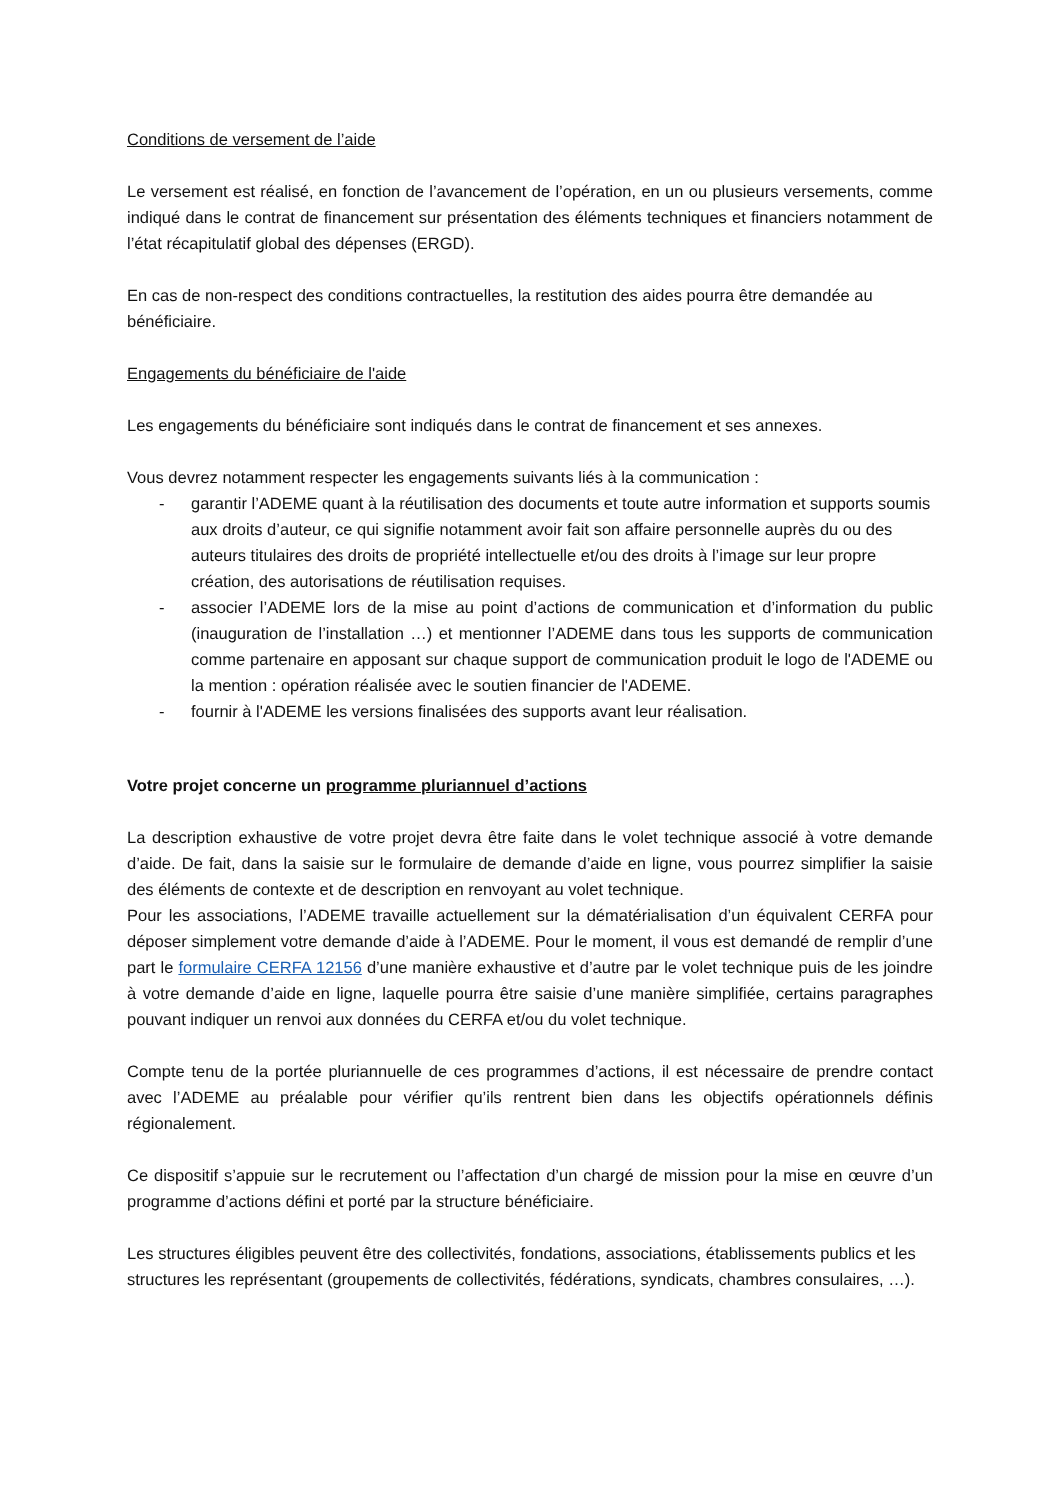Conditions de versement de l’aide
Le versement est réalisé, en fonction de l’avancement de l’opération, en un ou plusieurs versements, comme indiqué dans le contrat de financement sur présentation des éléments techniques et financiers notamment de l’état récapitulatif global des dépenses (ERGD).
En cas de non-respect des conditions contractuelles, la restitution des aides pourra être demandée au bénéficiaire.
Engagements du bénéficiaire de l'aide
Les engagements du bénéficiaire sont indiqués dans le contrat de financement et ses annexes.
Vous devrez notamment respecter les engagements suivants liés à la communication :
- garantir l’ADEME quant à la réutilisation des documents et toute autre information et supports soumis aux droits d’auteur, ce qui signifie notamment avoir fait son affaire personnelle auprès du ou des auteurs titulaires des droits de propriété intellectuelle et/ou des droits à l’image sur leur propre création, des autorisations de réutilisation requises.
- associer l’ADEME lors de la mise au point d’actions de communication et d’information du public (inauguration de l’installation …) et mentionner l’ADEME dans tous les supports de communication comme partenaire en apposant sur chaque support de communication produit le logo de l'ADEME ou la mention : opération réalisée avec le soutien financier de l'ADEME.
- fournir à l'ADEME les versions finalisées des supports avant leur réalisation.
Votre projet concerne un programme pluriannuel d’actions
La description exhaustive de votre projet devra être faite dans le volet technique associé à votre demande d’aide. De fait, dans la saisie sur le formulaire de demande d’aide en ligne, vous pourrez simplifier la saisie des éléments de contexte et de description en renvoyant au volet technique.
Pour les associations, l’ADEME travaille actuellement sur la dématérialisation d’un équivalent CERFA pour déposer simplement votre demande d’aide à l’ADEME. Pour le moment, il vous est demandé de remplir d’une part le formulaire CERFA 12156 d’une manière exhaustive et d’autre par le volet technique puis de les joindre à votre demande d’aide en ligne, laquelle pourra être saisie d’une manière simplifiée, certains paragraphes pouvant indiquer un renvoi aux données du CERFA et/ou du volet technique.
Compte tenu de la portée pluriannuelle de ces programmes d’actions, il est nécessaire de prendre contact avec l’ADEME au préalable pour vérifier qu’ils rentrent bien dans les objectifs opérationnels définis régionalement.
Ce dispositif s’appuie sur le recrutement ou l’affectation d’un chargé de mission pour la mise en œuvre d’un programme d’actions défini et porté par la structure bénéficiaire.
Les structures éligibles peuvent être des collectivités, fondations, associations, établissements publics et les structures les représentant (groupements de collectivités, fédérations, syndicats, chambres consulaires, …).